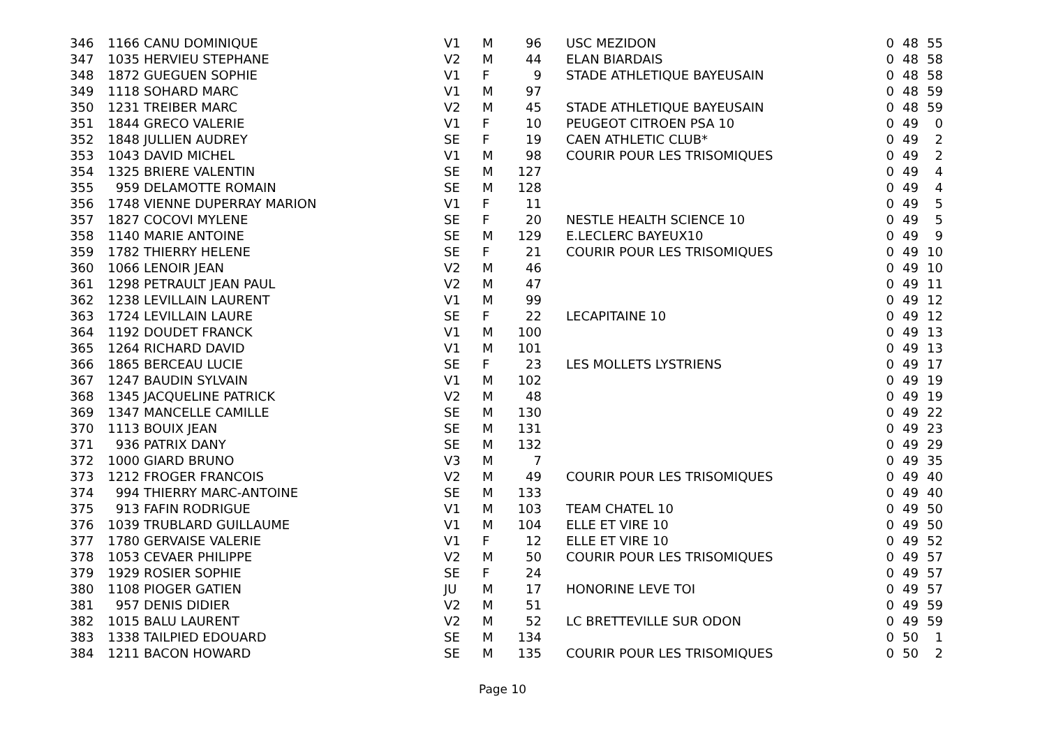| 346 | 1166 | CANU DOMINIQUE | V1 | M | 96 | | USC MEZIDON | 0 | 48 | 55 |
| 347 | 1035 | HERVIEU STEPHANE | V2 | M | 44 | | ELAN BIARDAIS | 0 | 48 | 58 |
| 348 | 1872 | GUEGUEN SOPHIE | V1 | F | 9 | | STADE ATHLETIQUE BAYEUSAIN | 0 | 48 | 58 |
| 349 | 1118 | SOHARD MARC | V1 | M | 97 | | | 0 | 48 | 59 |
| 350 | 1231 | TREIBER MARC | V2 | M | 45 | | STADE ATHLETIQUE BAYEUSAIN | 0 | 48 | 59 |
| 351 | 1844 | GRECO VALERIE | V1 | F | 10 | | PEUGEOT CITROEN PSA 10 | 0 | 49 | 0 |
| 352 | 1848 | JULLIEN AUDREY | SE | F | 19 | | CAEN ATHLETIC CLUB* | 0 | 49 | 2 |
| 353 | 1043 | DAVID MICHEL | V1 | M | 98 | | COURIR POUR LES TRISOMIQUES | 0 | 49 | 2 |
| 354 | 1325 | BRIERE VALENTIN | SE | M | 127 | | | 0 | 49 | 4 |
| 355 | 959 | DELAMOTTE ROMAIN | SE | M | 128 | | | 0 | 49 | 4 |
| 356 | 1748 | VIENNE DUPERRAY MARION | V1 | F | 11 | | | 0 | 49 | 5 |
| 357 | 1827 | COCOVI MYLENE | SE | F | 20 | | NESTLE HEALTH SCIENCE 10 | 0 | 49 | 5 |
| 358 | 1140 | MARIE ANTOINE | SE | M | 129 | | E.LECLERC BAYEUX10 | 0 | 49 | 9 |
| 359 | 1782 | THIERRY HELENE | SE | F | 21 | | COURIR POUR LES TRISOMIQUES | 0 | 49 | 10 |
| 360 | 1066 | LENOIR JEAN | V2 | M | 46 | | | 0 | 49 | 10 |
| 361 | 1298 | PETRAULT JEAN PAUL | V2 | M | 47 | | | 0 | 49 | 11 |
| 362 | 1238 | LEVILLAIN LAURENT | V1 | M | 99 | | | 0 | 49 | 12 |
| 363 | 1724 | LEVILLAIN LAURE | SE | F | 22 | | LECAPITAINE 10 | 0 | 49 | 12 |
| 364 | 1192 | DOUDET FRANCK | V1 | M | 100 | | | 0 | 49 | 13 |
| 365 | 1264 | RICHARD DAVID | V1 | M | 101 | | | 0 | 49 | 13 |
| 366 | 1865 | BERCEAU LUCIE | SE | F | 23 | | LES MOLLETS LYSTRIENS | 0 | 49 | 17 |
| 367 | 1247 | BAUDIN SYLVAIN | V1 | M | 102 | | | 0 | 49 | 19 |
| 368 | 1345 | JACQUELINE PATRICK | V2 | M | 48 | | | 0 | 49 | 19 |
| 369 | 1347 | MANCELLE CAMILLE | SE | M | 130 | | | 0 | 49 | 22 |
| 370 | 1113 | BOUIX JEAN | SE | M | 131 | | | 0 | 49 | 23 |
| 371 | 936 | PATRIX DANY | SE | M | 132 | | | 0 | 49 | 29 |
| 372 | 1000 | GIARD BRUNO | V3 | M | 7 | | | 0 | 49 | 35 |
| 373 | 1212 | FROGER FRANCOIS | V2 | M | 49 | | COURIR POUR LES TRISOMIQUES | 0 | 49 | 40 |
| 374 | 994 | THIERRY MARC-ANTOINE | SE | M | 133 | | | 0 | 49 | 40 |
| 375 | 913 | FAFIN RODRIGUE | V1 | M | 103 | | TEAM CHATEL 10 | 0 | 49 | 50 |
| 376 | 1039 | TRUBLARD GUILLAUME | V1 | M | 104 | | ELLE ET VIRE 10 | 0 | 49 | 50 |
| 377 | 1780 | GERVAISE VALERIE | V1 | F | 12 | | ELLE ET VIRE 10 | 0 | 49 | 52 |
| 378 | 1053 | CEVAER PHILIPPE | V2 | M | 50 | | COURIR POUR LES TRISOMIQUES | 0 | 49 | 57 |
| 379 | 1929 | ROSIER SOPHIE | SE | F | 24 | | | 0 | 49 | 57 |
| 380 | 1108 | PIOGER GATIEN | JU | M | 17 | | HONORINE LEVE TOI | 0 | 49 | 57 |
| 381 | 957 | DENIS DIDIER | V2 | M | 51 | | | 0 | 49 | 59 |
| 382 | 1015 | BALU LAURENT | V2 | M | 52 | | LC BRETTEVILLE SUR ODON | 0 | 49 | 59 |
| 383 | 1338 | TAILPIED EDOUARD | SE | M | 134 | | | 0 | 50 | 1 |
| 384 | 1211 | BACON HOWARD | SE | M | 135 | | COURIR POUR LES TRISOMIQUES | 0 | 50 | 2 |
Page 10